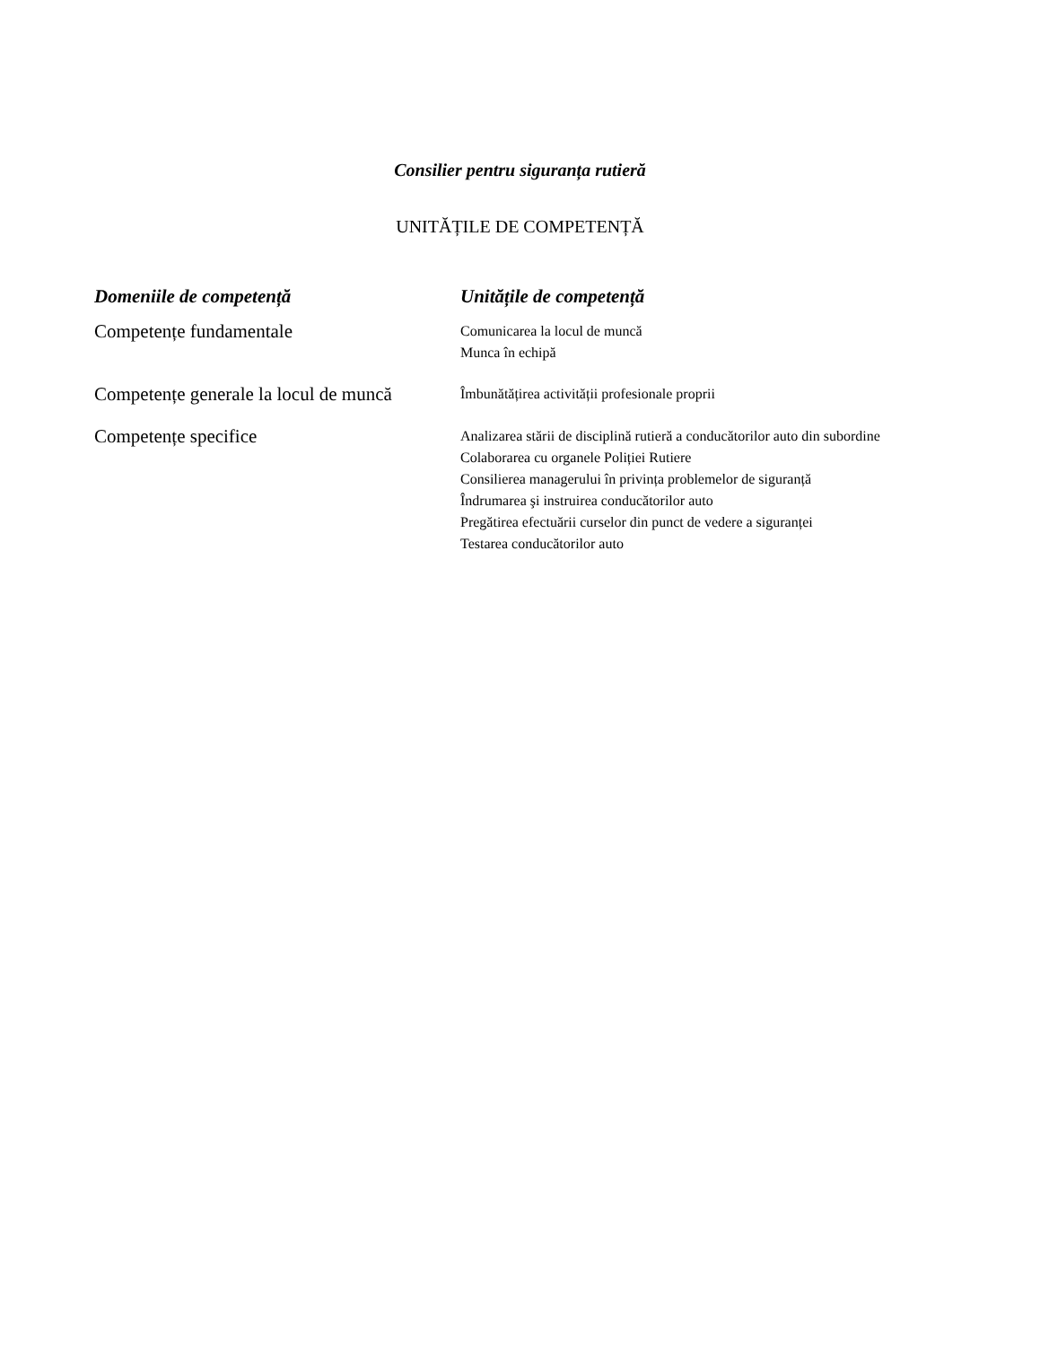Consilier pentru siguranța rutieră
UNITĂȚILE DE COMPETENȚĂ
| Domeniile de competență | Unitățile de competență |
| --- | --- |
| Competențe fundamentale | Comunicarea la locul de muncă Munca în echipă |
| Competențe generale la locul de muncă | Îmbunătățirea activității profesionale proprii |
| Competențe specifice | Analizarea stării de disciplină rutieră a conducătorilor auto din subordine Colaborarea cu organele Poliției Rutiere Consilierea managerului în privința problemelor de siguranță Îndrumarea şi instruirea conducătorilor auto Pregătirea efectuării curselor din punct de vedere a siguranței Testarea conducătorilor auto |